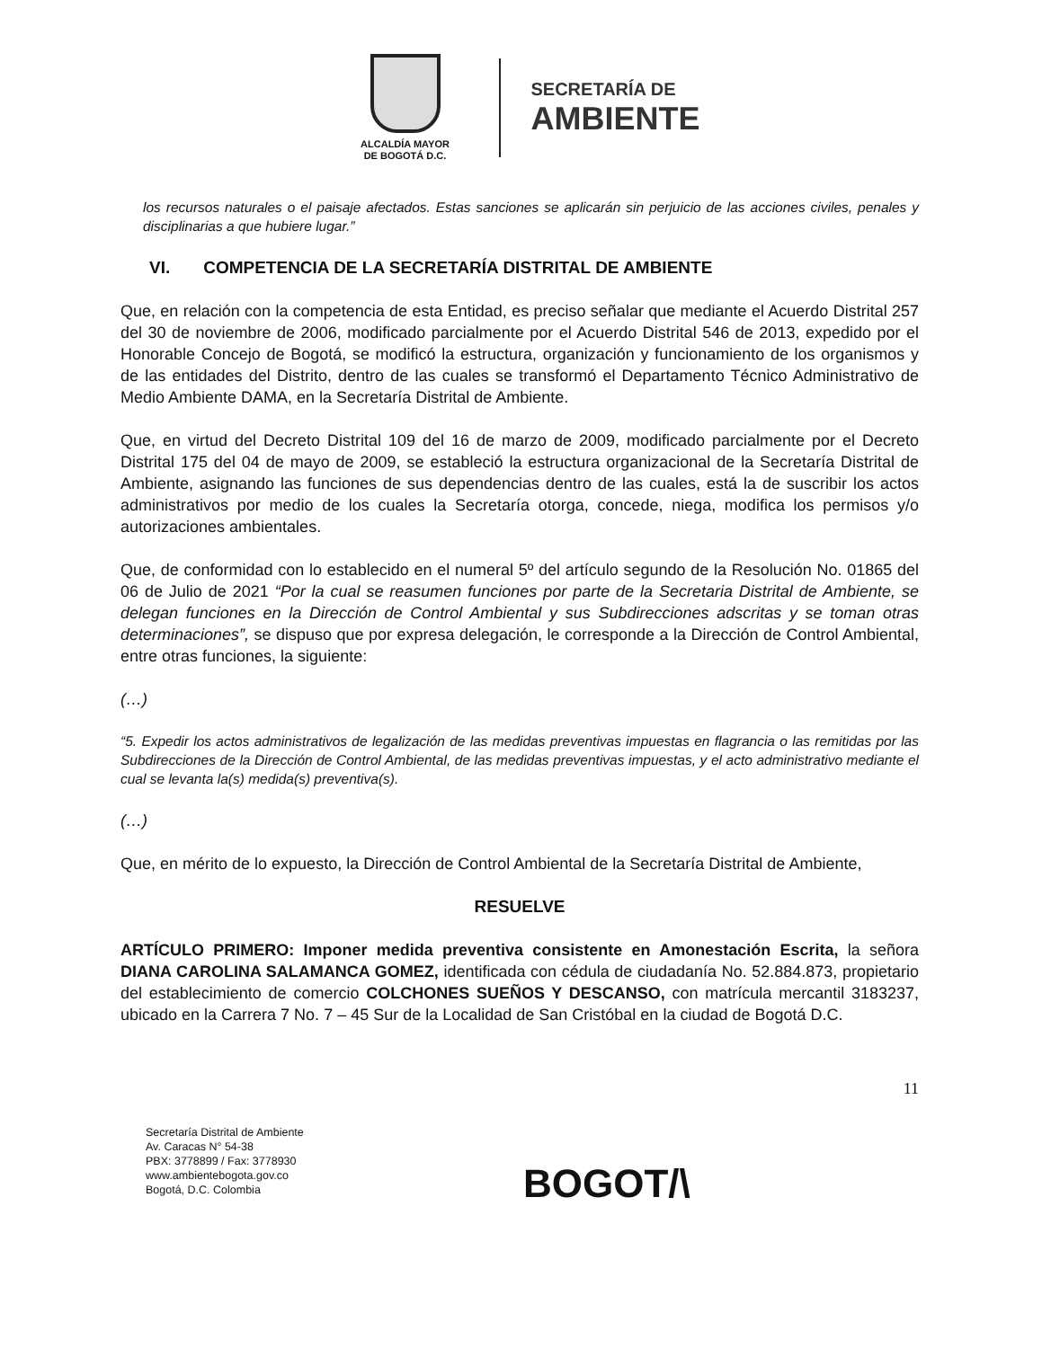ALCALDÍA MAYOR
DE BOGOTÁ D.C.
SECRETARÍA DE
AMBIENTE
los recursos naturales o el paisaje afectados. Estas sanciones se aplicarán sin perjuicio de las acciones civiles, penales y disciplinarias a que hubiere lugar.”
VI. COMPETENCIA DE LA SECRETARÍA DISTRITAL DE AMBIENTE
Que, en relación con la competencia de esta Entidad, es preciso señalar que mediante el Acuerdo Distrital 257 del 30 de noviembre de 2006, modificado parcialmente por el Acuerdo Distrital 546 de 2013, expedido por el Honorable Concejo de Bogotá, se modificó la estructura, organización y funcionamiento de los organismos y de las entidades del Distrito, dentro de las cuales se transformó el Departamento Técnico Administrativo de Medio Ambiente DAMA, en la Secretaría Distrital de Ambiente.
Que, en virtud del Decreto Distrital 109 del 16 de marzo de 2009, modificado parcialmente por el Decreto Distrital 175 del 04 de mayo de 2009, se estableció la estructura organizacional de la Secretaría Distrital de Ambiente, asignando las funciones de sus dependencias dentro de las cuales, está la de suscribir los actos administrativos por medio de los cuales la Secretaría otorga, concede, niega, modifica los permisos y/o autorizaciones ambientales.
Que, de conformidad con lo establecido en el numeral 5º del artículo segundo de la Resolución No. 01865 del 06 de Julio de 2021 “Por la cual se reasumen funciones por parte de la Secretaria Distrital de Ambiente, se delegan funciones en la Dirección de Control Ambiental y sus Subdirecciones adscritas y se toman otras determinaciones”, se dispuso que por expresa delegación, le corresponde a la Dirección de Control Ambiental, entre otras funciones, la siguiente:
(…)
“5. Expedir los actos administrativos de legalización de las medidas preventivas impuestas en flagrancia o las remitidas por las Subdirecciones de la Dirección de Control Ambiental, de las medidas preventivas impuestas, y el acto administrativo mediante el cual se levanta la(s) medida(s) preventiva(s).
(…)
Que, en mérito de lo expuesto, la Dirección de Control Ambiental de la Secretaría Distrital de Ambiente,
RESUELVE
ARTÍCULO PRIMERO: Imponer medida preventiva consistente en Amonestación Escrita, la señora DIANA CAROLINA SALAMANCA GOMEZ, identificada con cédula de ciudadanía No. 52.884.873, propietario del establecimiento de comercio COLCHONES SUEÑOS Y DESCANSO, con matrícula mercantil 3183237, ubicado en la Carrera 7 No. 7 – 45 Sur de la Localidad de San Cristóbal en la ciudad de Bogotá D.C.
11
Secretaría Distrital de Ambiente
Av. Caracas N° 54-38
PBX: 3778899 / Fax: 3778930
www.ambientebogota.gov.co
Bogotá, D.C. Colombia
BOGOT/\